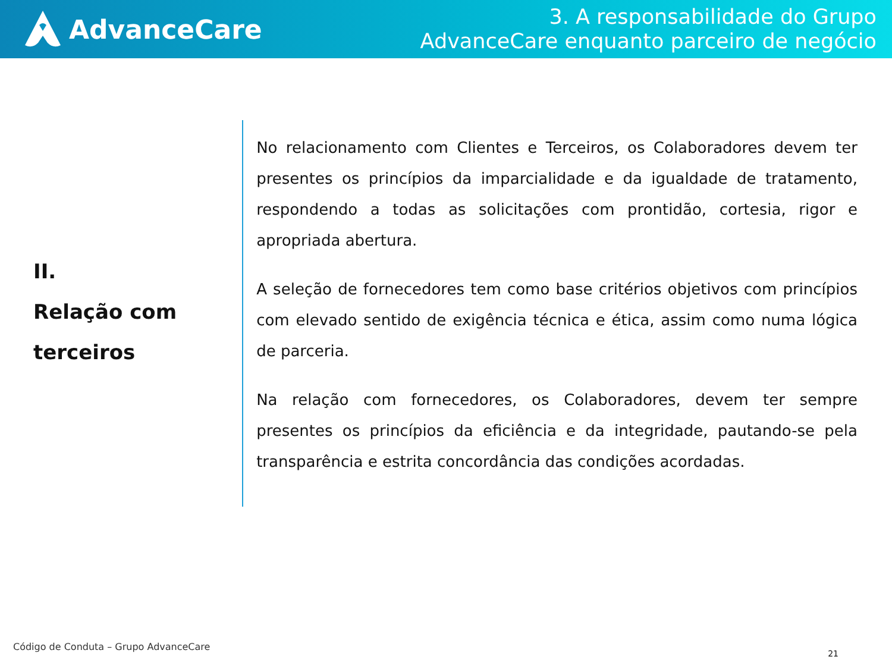AdvanceCare
3. A responsabilidade do Grupo
AdvanceCare enquanto parceiro de negócio
II.
Relação com
terceiros
No relacionamento com Clientes e Terceiros, os Colaboradores devem ter presentes os princípios da imparcialidade e da igualdade de tratamento, respondendo a todas as solicitações com prontidão, cortesia, rigor e apropriada abertura.
A seleção de fornecedores tem como base critérios objetivos com princípios com elevado sentido de exigência técnica e ética, assim como numa lógica de parceria.
Na relação com fornecedores, os Colaboradores, devem ter sempre presentes os princípios da eficiência e da integridade, pautando-se pela transparência e estrita concordância das condições acordadas.
Código de Conduta – Grupo AdvanceCare
21